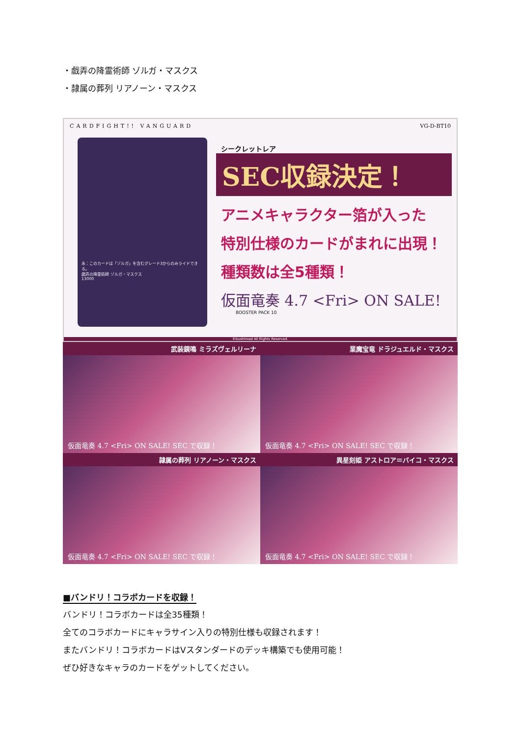・戯弄の降霊術師 ゾルガ・マスクス
・隷属の葬列 リアノーン・マスクス
CARDFIGHT!! VANGUARD VG-D-BT10
永：このカードは「ゾルガ」を含むグレード3からのみライドできる。
戯弄の降霊術師 ゾルガ・マスクス
13000
シークレットレア
SEC収録決定！
アニメキャラクター箔が入った
特別仕様のカードがまれに出現！
種類数は全5種類！
仮面竜奏 4.7 <Fri> ON SALE!
BOOSTER PACK 10
©bushiroad All Rights Reserved.
武装鏡鳴 ミラズヴェルリーナ
仮面竜奏 4.7 <Fri> ON SALE! SEC で収録！
業魔宝竜 ドラジュエルド・マスクス
仮面竜奏 4.7 <Fri> ON SALE! SEC で収録！
隷属の葬列 リアノーン・マスクス
仮面竜奏 4.7 <Fri> ON SALE! SEC で収録！
異星刻姫 アストロア＝バイコ・マスクス
仮面竜奏 4.7 <Fri> ON SALE! SEC で収録！
■バンドリ！コラボカードを収録！
バンドリ！コラボカードは全35種類！
全てのコラボカードにキャラサイン入りの特別仕様も収録されます！
またバンドリ！コラボカードはVスタンダードのデッキ構築でも使用可能！
ぜひ好きなキャラのカードをゲットしてください。